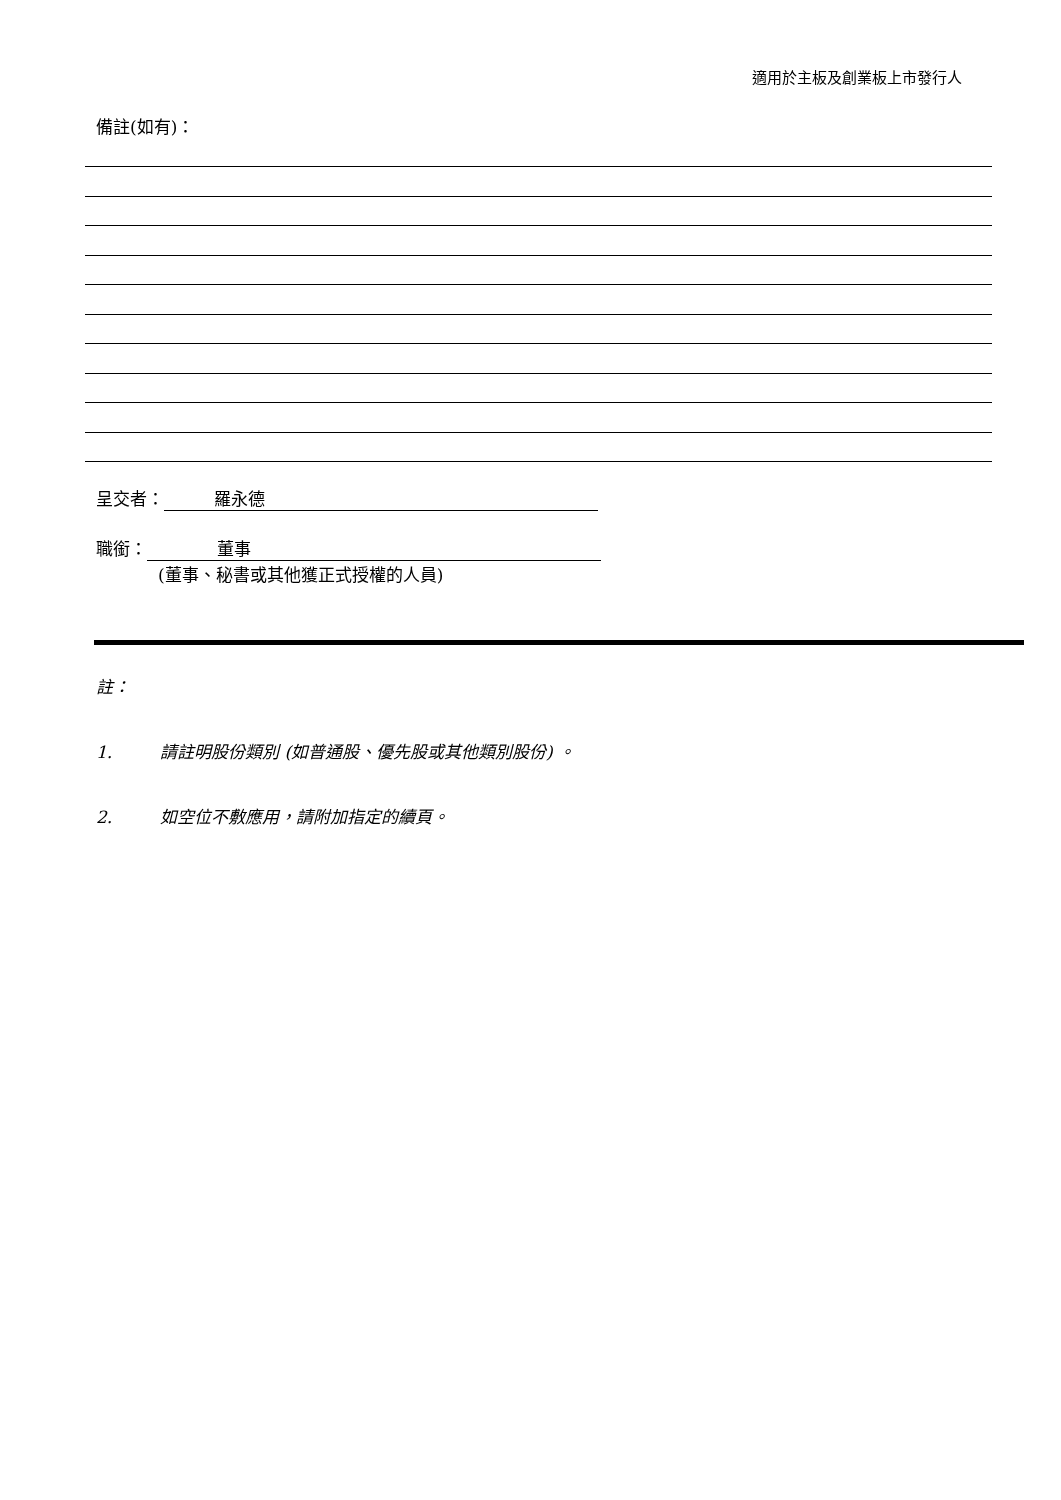適用於主板及創業板上市發行人
備註(如有)：
呈交者： 羅永德
職銜： 董事
(董事、秘書或其他獲正式授權的人員)
註：
1. 請註明股份類別 (如普通股、優先股或其他類別股份) 。
2. 如空位不敷應用，請附加指定的續頁。